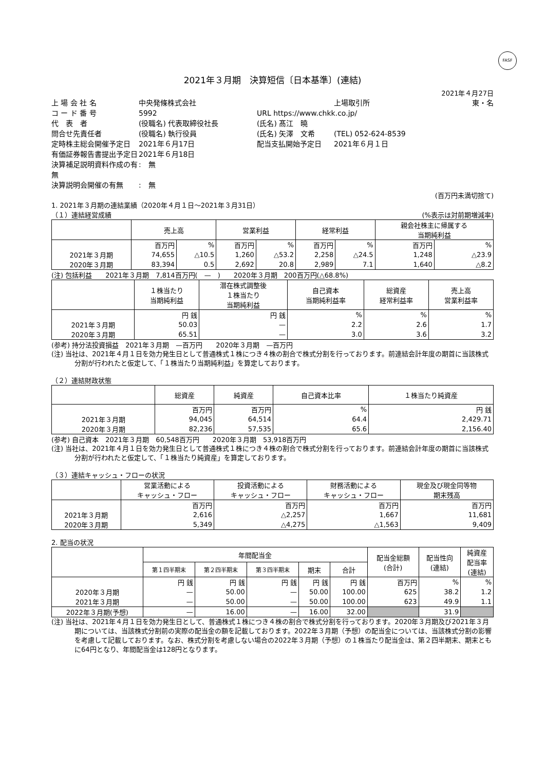FASF
2021年３月期　決算短信〔日本基準〕(連結)
2021年４月27日
上 場 会 社 名
中央発條株式会社
上場取引所
東・名
コ ー ド 番 号
5992
URL https://www.chkk.co.jp/
代　表　者
(役職名) 代表取締役社長
(氏名) 髙江　曉
問合せ先責任者
(役職名) 執行役員
(氏名) 矢澤　文希
(TEL) 052-624-8539
定時株主総会開催予定日
2021年６月17日
配当支払開始予定日
2021年６月１日
有価証券報告書提出予定日
2021年６月18日
決算補足説明資料作成の有無
:　無
決算説明会開催の有無
:　無
(百万円未満切捨て)
1. 2021年３月期の連結業績（2020年４月１日～2021年３月31日）
（１）連結経営成績 (%表示は対前期増減率)
| | 売上高 | | 営業利益 | | 経常利益 | | 親会社株主に帰属する 当期純利益 | |
| --- | --- | --- | --- | --- | --- | --- | --- | --- |
| | 百万円 | % | 百万円 | % | 百万円 | % | 百万円 | % |
| 2021年３月期 | 74,655 | △10.5 | 1,260 | △53.2 | 2,258 | △24.5 | 1,248 | △23.9 |
| 2020年３月期 | 83,394 | 0.5 | 2,692 | 20.8 | 2,989 | 7.1 | 1,640 | △8.2 |
(注) 包括利益　　2021年３月期　7,814百万円(　—　)　　2020年３月期　200百万円(△68.8%)
| | １株当たり 当期純利益 | 潜在株式調整後 １株当たり 当期純利益 | 自己資本 当期純利益率 | 総資産 経常利益率 | 売上高 営業利益率 |
| --- | --- | --- | --- | --- | --- |
| | 円 銭 | 円 銭 | % | % | % |
| 2021年３月期 | 50.03 | — | 2.2 | 2.6 | 1.7 |
| 2020年３月期 | 65.51 | — | 3.0 | 3.6 | 3.2 |
(参考) 持分法投資損益　2021年３月期　—百万円　　2020年３月期　—百万円
(注) 当社は、2021年４月１日を効力発生日として普通株式１株につき４株の割合で株式分割を行っております。前連結会計年度の期首に当該株式分割が行われたと仮定して、「１株当たり当期純利益」を算定しております。
（２）連結財政状態
| | 総資産 | 純資産 | 自己資本比率 | １株当たり純資産 |
| --- | --- | --- | --- | --- |
| | 百万円 | 百万円 | % | 円 銭 |
| 2021年３月期 | 94,045 | 64,514 | 64.4 | 2,429.71 |
| 2020年３月期 | 82,236 | 57,535 | 65.6 | 2,156.40 |
(参考) 自己資本　2021年３月期　60,548百万円　　2020年３月期　53,918百万円
(注) 当社は、2021年４月１日を効力発生日として普通株式１株につき４株の割合で株式分割を行っております。前連結会計年度の期首に当該株式分割が行われたと仮定して、「１株当たり純資産」を算定しております。
（３）連結キャッシュ・フローの状況
| | 営業活動による キャッシュ・フロー | 投資活動による キャッシュ・フロー | 財務活動による キャッシュ・フロー | 現金及び現金同等物 期末残高 |
| --- | --- | --- | --- | --- |
| | 百万円 | 百万円 | 百万円 | 百万円 |
| 2021年３月期 | 2,616 | △2,257 | 1,667 | 11,681 |
| 2020年３月期 | 5,349 | △4,275 | △1,563 | 9,409 |
2. 配当の状況
| | 年間配当金 | | | | | 配当金総額 (合計) | 配当性向 (連結) | 純資産 配当率 (連結) |
| --- | --- | --- | --- | --- | --- | --- | --- | --- |
| | 第１四半期末 | 第２四半期末 | 第３四半期末 | 期末 | 合計 | | | |
| | 円 銭 | 円 銭 | 円 銭 | 円 銭 | 円 銭 | 百万円 | % | % |
| 2020年３月期 | — | 50.00 | — | 50.00 | 100.00 | 625 | 38.2 | 1.2 |
| 2021年３月期 | — | 50.00 | — | 50.00 | 100.00 | 623 | 49.9 | 1.1 |
| 2022年３月期(予想) | — | 16.00 | — | 16.00 | 32.00 | | 31.9 | |
(注) 当社は、2021年４月１日を効力発生日として、普通株式１株につき４株の割合で株式分割を行っております。2020年３月期及び2021年３月期については、当該株式分割前の実際の配当金の額を記載しております。2022年３月期（予想）の配当金については、当該株式分割の影響を考慮して記載しております。なお、株式分割を考慮しない場合の2022年３月期（予想）の１株当たり配当金は、第２四半期末、期末ともに64円となり、年間配当金は128円となります。